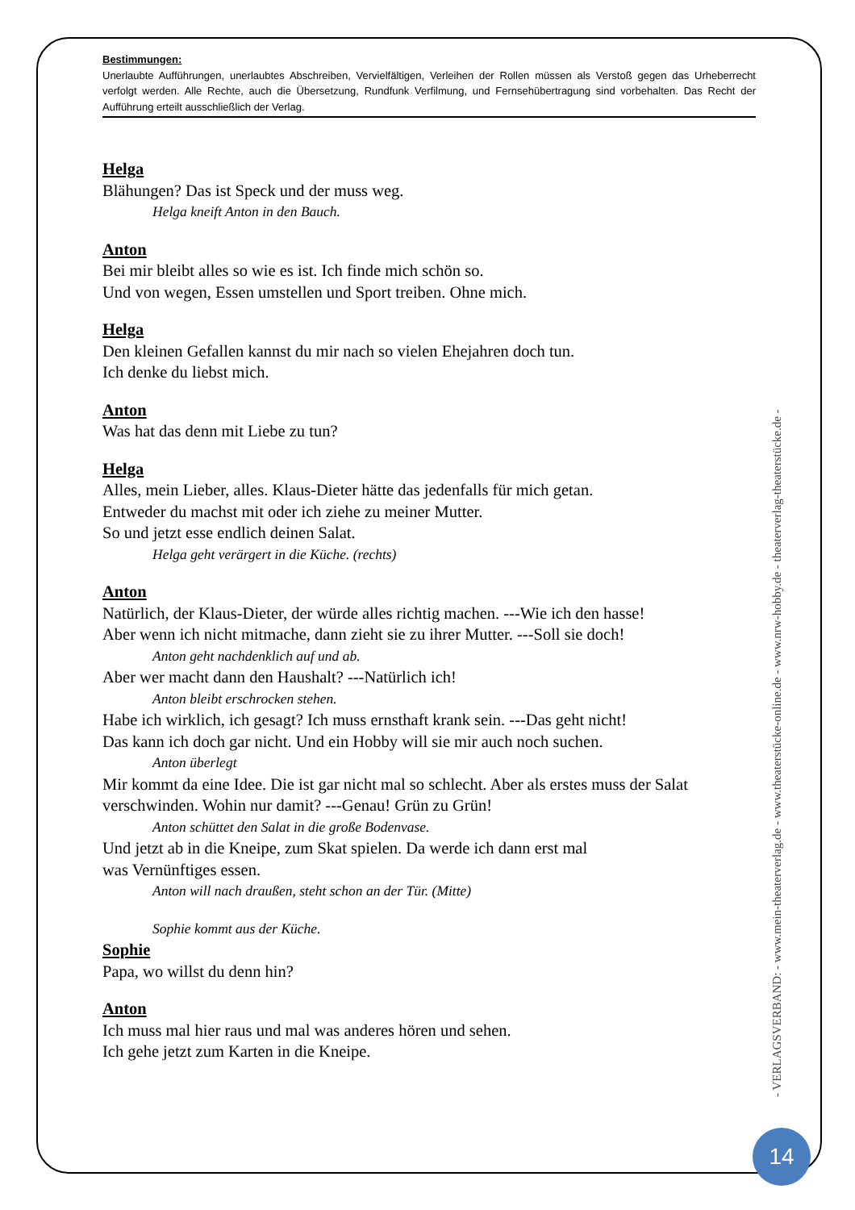Bestimmungen:
Unerlaubte Aufführungen, unerlaubtes Abschreiben, Vervielfältigen, Verleihen der Rollen müssen als Verstoß gegen das Urheberrecht verfolgt werden. Alle Rechte, auch die Übersetzung, Rundfunk Verfilmung, und Fernsehübertragung sind vorbehalten. Das Recht der Aufführung erteilt ausschließlich der Verlag.
Helga
Blähungen? Das ist Speck und der muss weg.
Helga kneift Anton in den Bauch.
Anton
Bei mir bleibt alles so wie es ist. Ich finde mich schön so.
Und von wegen, Essen umstellen und Sport treiben. Ohne mich.
Helga
Den kleinen Gefallen kannst du mir nach so vielen Ehejahren doch tun.
Ich denke du liebst mich.
Anton
Was hat das denn mit Liebe zu tun?
Helga
Alles, mein Lieber, alles. Klaus-Dieter hätte das jedenfalls für mich getan.
Entweder du machst mit oder ich ziehe zu meiner Mutter.
So und jetzt esse endlich deinen Salat.
Helga geht verärgert in die Küche. (rechts)
Anton
Natürlich, der Klaus-Dieter, der würde alles richtig machen. ---Wie ich den hasse!
Aber wenn ich nicht mitmache, dann zieht sie zu ihrer Mutter. ---Soll sie doch!
Anton geht nachdenklich auf und ab.
Aber wer macht dann den Haushalt? ---Natürlich ich!
Anton bleibt erschrocken stehen.
Habe ich wirklich, ich gesagt? Ich muss ernsthaft krank sein. ---Das geht nicht!
Das kann ich doch gar nicht. Und ein Hobby will sie mir auch noch suchen.
Anton überlegt
Mir kommt da eine Idee. Die ist gar nicht mal so schlecht. Aber als erstes muss der Salat verschwinden. Wohin nur damit? ---Genau! Grün zu Grün!
Anton schüttet den Salat in die große Bodenvase.
Und jetzt ab in die Kneipe, zum Skat spielen. Da werde ich dann erst mal
was Vernünftiges essen.
Anton will nach draußen, steht schon an der Tür. (Mitte)
Sophie kommt aus der Küche.
Sophie
Papa, wo willst du denn hin?
Anton
Ich muss mal hier raus und mal was anderes hören und sehen.
Ich gehe jetzt zum Karten in die Kneipe.
- VERLAGSVERBAND: - www.mein-theaterverlag.de - www.theaterstücke-online.de - www.nrw-hobby.de - theaterverlag-theaterstücke.de -
14